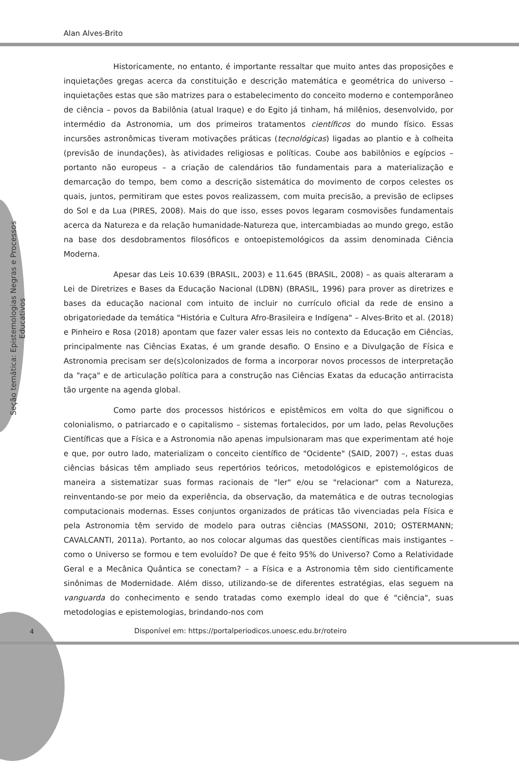Alan Alves-Brito
Seção temática: Epistemologias Negras e Processos Educativos
Historicamente, no entanto, é importante ressaltar que muito antes das proposições e inquietações gregas acerca da constituição e descrição matemática e geométrica do universo – inquietações estas que são matrizes para o estabelecimento do conceito moderno e contemporâneo de ciência – povos da Babilônia (atual Iraque) e do Egito já tinham, há milênios, desenvolvido, por intermédio da Astronomia, um dos primeiros tratamentos científicos do mundo físico. Essas incursões astronômicas tiveram motivações práticas (tecnológicas) ligadas ao plantio e à colheita (previsão de inundações), às atividades religiosas e políticas. Coube aos babilônios e egípcios – portanto não europeus – a criação de calendários tão fundamentais para a materialização e demarcação do tempo, bem como a descrição sistemática do movimento de corpos celestes os quais, juntos, permitiram que estes povos realizassem, com muita precisão, a previsão de eclipses do Sol e da Lua (PIRES, 2008). Mais do que isso, esses povos legaram cosmovisões fundamentais acerca da Natureza e da relação humanidade-Natureza que, intercambiadas ao mundo grego, estão na base dos desdobramentos filosóficos e ontoepistemológicos da assim denominada Ciência Moderna.
Apesar das Leis 10.639 (BRASIL, 2003) e 11.645 (BRASIL, 2008) – as quais alteraram a Lei de Diretrizes e Bases da Educação Nacional (LDBN) (BRASIL, 1996) para prover as diretrizes e bases da educação nacional com intuito de incluir no currículo oficial da rede de ensino a obrigatoriedade da temática "História e Cultura Afro-Brasileira e Indígena" – Alves-Brito et al. (2018) e Pinheiro e Rosa (2018) apontam que fazer valer essas leis no contexto da Educação em Ciências, principalmente nas Ciências Exatas, é um grande desafio. O Ensino e a Divulgação de Física e Astronomia precisam ser de(s)colonizados de forma a incorporar novos processos de interpretação da "raça" e de articulação política para a construção nas Ciências Exatas da educação antirracista tão urgente na agenda global.
Como parte dos processos históricos e epistêmicos em volta do que significou o colonialismo, o patriarcado e o capitalismo – sistemas fortalecidos, por um lado, pelas Revoluções Científicas que a Física e a Astronomia não apenas impulsionaram mas que experimentam até hoje e que, por outro lado, materializam o conceito científico de "Ocidente" (SAID, 2007) –, estas duas ciências básicas têm ampliado seus repertórios teóricos, metodológicos e epistemológicos de maneira a sistematizar suas formas racionais de "ler" e/ou se "relacionar" com a Natureza, reinventando-se por meio da experiência, da observação, da matemática e de outras tecnologias computacionais modernas. Esses conjuntos organizados de práticas tão vivenciadas pela Física e pela Astronomia têm servido de modelo para outras ciências (MASSONI, 2010; OSTERMANN; CAVALCANTI, 2011a). Portanto, ao nos colocar algumas das questões científicas mais instigantes – como o Universo se formou e tem evoluído? De que é feito 95% do Universo? Como a Relatividade Geral e a Mecânica Quântica se conectam? – a Física e a Astronomia têm sido cientificamente sinônimas de Modernidade. Além disso, utilizando-se de diferentes estratégias, elas seguem na vanguarda do conhecimento e sendo tratadas como exemplo ideal do que é "ciência", suas metodologias e epistemologias, brindando-nos com
4
Disponível em: https://portalperiodicos.unoesc.edu.br/roteiro